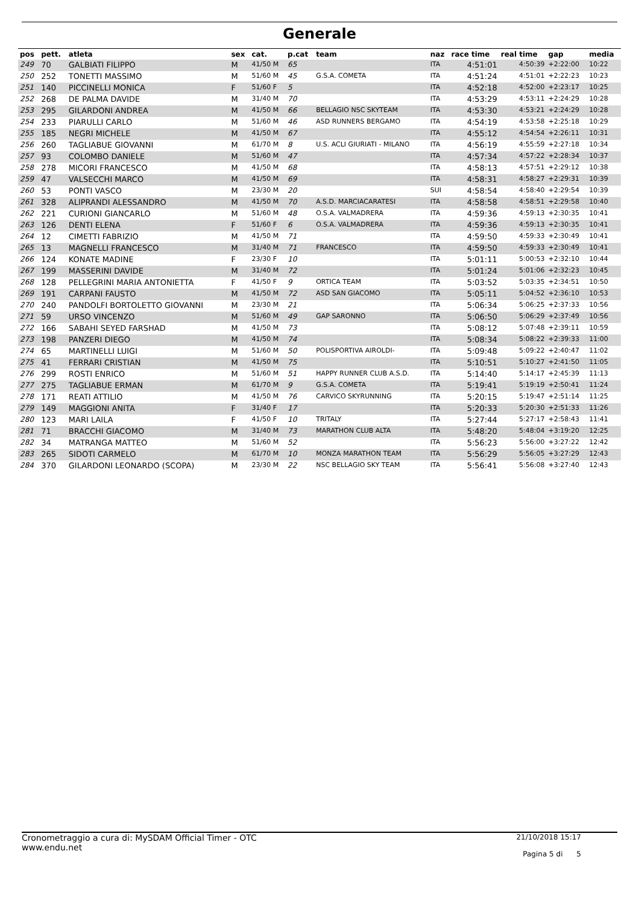Generale
| pos | pett. | atleta | sex | cat. | p.cat | team | naz | race time | real time | gap | media |
| --- | --- | --- | --- | --- | --- | --- | --- | --- | --- | --- | --- |
| 249 | 70 | GALBIATI FILIPPO | M | 41/50 M | 65 | | ITA | 4:51:01 | 4:50:39 | +2:22:00 | 10:22 |
| 250 | 252 | TONETTI MASSIMO | M | 51/60 M | 45 | G.S.A. COMETA | ITA | 4:51:24 | 4:51:01 | +2:22:23 | 10:23 |
| 251 | 140 | PICCINELLI MONICA | F | 51/60 F | 5 | | ITA | 4:52:18 | 4:52:00 | +2:23:17 | 10:25 |
| 252 | 268 | DE PALMA DAVIDE | M | 31/40 M | 70 | | ITA | 4:53:29 | 4:53:11 | +2:24:29 | 10:28 |
| 253 | 295 | GILARDONI ANDREA | M | 41/50 M | 66 | BELLAGIO NSC SKYTEAM | ITA | 4:53:30 | 4:53:21 | +2:24:29 | 10:28 |
| 254 | 233 | PIARULLI CARLO | M | 51/60 M | 46 | ASD RUNNERS BERGAMO | ITA | 4:54:19 | 4:53:58 | +2:25:18 | 10:29 |
| 255 | 185 | NEGRI MICHELE | M | 41/50 M | 67 | | ITA | 4:55:12 | 4:54:54 | +2:26:11 | 10:31 |
| 256 | 260 | TAGLIABUE GIOVANNI | M | 61/70 M | 8 | U.S. ACLI GIURIATI - MILANO | ITA | 4:56:19 | 4:55:59 | +2:27:18 | 10:34 |
| 257 | 93 | COLOMBO DANIELE | M | 51/60 M | 47 | | ITA | 4:57:34 | 4:57:22 | +2:28:34 | 10:37 |
| 258 | 278 | MICORI FRANCESCO | M | 41/50 M | 68 | | ITA | 4:58:13 | 4:57:51 | +2:29:12 | 10:38 |
| 259 | 47 | VALSECCHI MARCO | M | 41/50 M | 69 | | ITA | 4:58:31 | 4:58:27 | +2:29:31 | 10:39 |
| 260 | 53 | PONTI VASCO | M | 23/30 M | 20 | | SUI | 4:58:54 | 4:58:40 | +2:29:54 | 10:39 |
| 261 | 328 | ALIPRANDI ALESSANDRO | M | 41/50 M | 70 | A.S.D. MARCIACARATESI | ITA | 4:58:58 | 4:58:51 | +2:29:58 | 10:40 |
| 262 | 221 | CURIONI GIANCARLO | M | 51/60 M | 48 | O.S.A. VALMADRERA | ITA | 4:59:36 | 4:59:13 | +2:30:35 | 10:41 |
| 263 | 126 | DENTI ELENA | F | 51/60 F | 6 | O.S.A. VALMADRERA | ITA | 4:59:36 | 4:59:13 | +2:30:35 | 10:41 |
| 264 | 12 | CIMETTI FABRIZIO | M | 41/50 M | 71 | | ITA | 4:59:50 | 4:59:33 | +2:30:49 | 10:41 |
| 265 | 13 | MAGNELLI FRANCESCO | M | 31/40 M | 71 | FRANCESCO | ITA | 4:59:50 | 4:59:33 | +2:30:49 | 10:41 |
| 266 | 124 | KONATE MADINE | F | 23/30 F | 10 | | ITA | 5:01:11 | 5:00:53 | +2:32:10 | 10:44 |
| 267 | 199 | MASSERINI DAVIDE | M | 31/40 M | 72 | | ITA | 5:01:24 | 5:01:06 | +2:32:23 | 10:45 |
| 268 | 128 | PELLEGRINI MARIA ANTONIETTA | F | 41/50 F | 9 | ORTICA TEAM | ITA | 5:03:52 | 5:03:35 | +2:34:51 | 10:50 |
| 269 | 191 | CARPANI FAUSTO | M | 41/50 M | 72 | ASD SAN GIACOMO | ITA | 5:05:11 | 5:04:52 | +2:36:10 | 10:53 |
| 270 | 240 | PANDOLFI BORTOLETTO GIOVANNI | M | 23/30 M | 21 | | ITA | 5:06:34 | 5:06:25 | +2:37:33 | 10:56 |
| 271 | 59 | URSO VINCENZO | M | 51/60 M | 49 | GAP SARONNO | ITA | 5:06:50 | 5:06:29 | +2:37:49 | 10:56 |
| 272 | 166 | SABAHI SEYED FARSHAD | M | 41/50 M | 73 | | ITA | 5:08:12 | 5:07:48 | +2:39:11 | 10:59 |
| 273 | 198 | PANZERI DIEGO | M | 41/50 M | 74 | | ITA | 5:08:34 | 5:08:22 | +2:39:33 | 11:00 |
| 274 | 65 | MARTINELLI LUIGI | M | 51/60 M | 50 | POLISPORTIVA AIROLDI- | ITA | 5:09:48 | 5:09:22 | +2:40:47 | 11:02 |
| 275 | 41 | FERRARI CRISTIAN | M | 41/50 M | 75 | | ITA | 5:10:51 | 5:10:27 | +2:41:50 | 11:05 |
| 276 | 299 | ROSTI ENRICO | M | 51/60 M | 51 | HAPPY RUNNER CLUB A.S.D. | ITA | 5:14:40 | 5:14:17 | +2:45:39 | 11:13 |
| 277 | 275 | TAGLIABUE ERMAN | M | 61/70 M | 9 | G.S.A. COMETA | ITA | 5:19:41 | 5:19:19 | +2:50:41 | 11:24 |
| 278 | 171 | REATI ATTILIO | M | 41/50 M | 76 | CARVICO SKYRUNNING | ITA | 5:20:15 | 5:19:47 | +2:51:14 | 11:25 |
| 279 | 149 | MAGGIONI ANITA | F | 31/40 F | 17 | | ITA | 5:20:33 | 5:20:30 | +2:51:33 | 11:26 |
| 280 | 123 | MARI LAILA | F | 41/50 F | 10 | TRITALY | ITA | 5:27:44 | 5:27:17 | +2:58:43 | 11:41 |
| 281 | 71 | BRACCHI GIACOMO | M | 31/40 M | 73 | MARATHON CLUB ALTA | ITA | 5:48:20 | 5:48:04 | +3:19:20 | 12:25 |
| 282 | 34 | MATRANGA MATTEO | M | 51/60 M | 52 | | ITA | 5:56:23 | 5:56:00 | +3:27:22 | 12:42 |
| 283 | 265 | SIDOTI CARMELO | M | 61/70 M | 10 | MONZA MARATHON TEAM | ITA | 5:56:29 | 5:56:05 | +3:27:29 | 12:43 |
| 284 | 370 | GILARDONI LEONARDO (SCOPA) | M | 23/30 M | 22 | NSC BELLAGIO SKY TEAM | ITA | 5:56:41 | 5:56:08 | +3:27:40 | 12:43 |
Cronometraggio a cura di: MySDAM Official Timer - OTC
www.endu.net
21/10/2018 15:17
Pagina 5 di 5